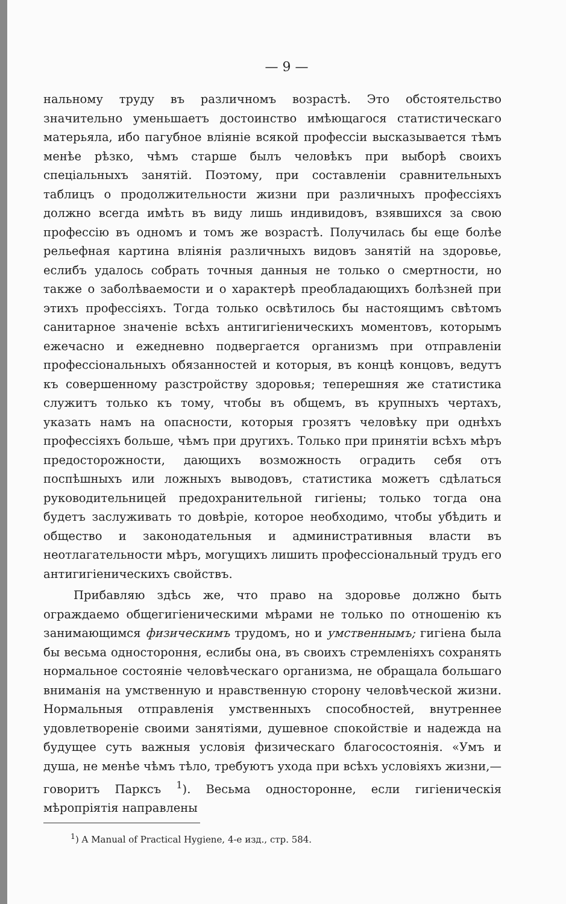— 9 —
нальному труду въ различномъ возрастѣ. Это обстоятельство значительно уменьшаетъ достоинство имѣющагося статистическаго матерьяла, ибо пагубное вліяніе всякой профессіи высказывается тѣмъ менѣе рѣзко, чѣмъ старше былъ человѣкъ при выборѣ своихъ спеціальныхъ занятій. Поэтому, при составленіи сравнительныхъ таблицъ о продолжительности жизни при различныхъ профессіяхъ должно всегда имѣть въ виду лишь индивидовъ, взявшихся за свою профессію въ одномъ и томъ же возрастѣ. Получилась бы еще болѣе рельефная картина вліянія различныхъ видовъ занятій на здоровье, еслибъ удалось собрать точныя данныя не только о смертности, но также о заболѣваемости и о характерѣ преобладающихъ болѣзней при этихъ профессіяхъ. Тогда только освѣтилось бы настоящимъ свѣтомъ санитарное значеніе всѣхъ антигигіеническихъ моментовъ, которымъ ежечасно и ежедневно подвергается организмъ при отправленіи профессіональныхъ обязанностей и которыя, въ концѣ концовъ, ведутъ къ совершенному разстройству здоровья; теперешняя же статистика служитъ только къ тому, чтобы въ общемъ, въ крупныхъ чертахъ, указать намъ на опасности, которыя грозятъ человѣку при однѣхъ профессіяхъ больше, чѣмъ при другихъ. Только при принятіи всѣхъ мѣръ предосторожности, дающихъ возможность оградить себя отъ поспѣшныхъ или ложныхъ выводовъ, статистика можетъ сдѣлаться руководительницей предохранительной гигіены; только тогда она будетъ заслуживать то довѣріе, которое необходимо, чтобы убѣдить и общество и законодательныя и административныя власти въ неотлагательности мѣръ, могущихъ лишить профессіональный трудъ его антигигіеническихъ свойствъ.
Прибавляю здѣсь же, что право на здоровье должно быть ограждаемо общегигіеническими мѣрами не только по отношенію къ занимающимся физическимъ трудомъ, но и умственнымъ; гигіена была бы весьма одностороння, еслибы она, въ своихъ стремленіяхъ сохранять нормальное состояніе человѣческаго организма, не обращала большаго вниманія на умственную и нравственную сторону человѣческой жизни. Нормальныя отправленія умственныхъ способностей, внутреннее удовлетвореніе своими занятіями, душевное спокойствіе и надежда на будущее суть важныя условія физическаго благосостоянія. «Умъ и душа, не менѣе чѣмъ тѣло, требуютъ ухода при всѣхъ условіяхъ жизни,—говоритъ Парксъ <sup>1</sup>). Весьма односторонне, если гигіеническія мѣропріятія направлены
<sup>1</sup>) A Manual of Practical Hygiene, 4-е изд., стр. 584.